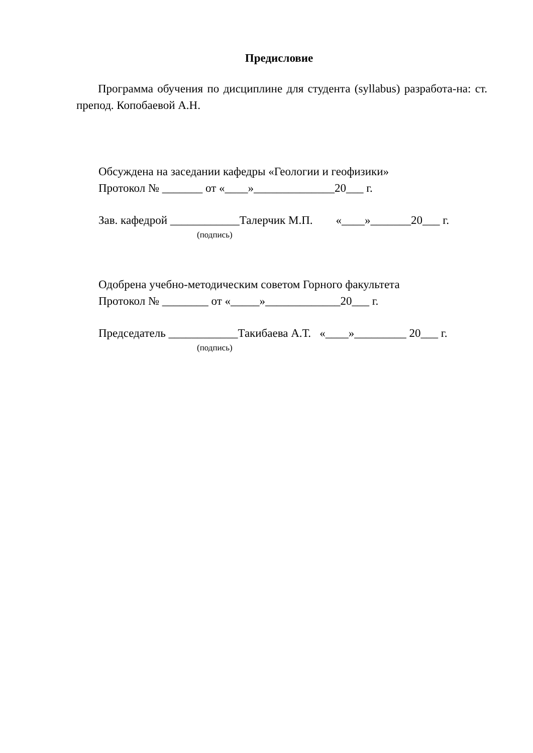Предисловие
Программа обучения по дисциплине для студента (syllabus) разработа-на: ст. препод. Копобаевой А.Н.
Обсуждена на заседании кафедры «Геологии и геофизики» Протокол № _______ от «____»______________20___ г.
Зав. кафедрой ____________Талерчик М.П. «____»_______20___ г.
(подпись)
Одобрена учебно-методическим советом Горного факультета Протокол № ________ от «_____»_____________20___ г.
Председатель ____________Такибаева А.Т. «____»_________ 20___ г.
(подпись)